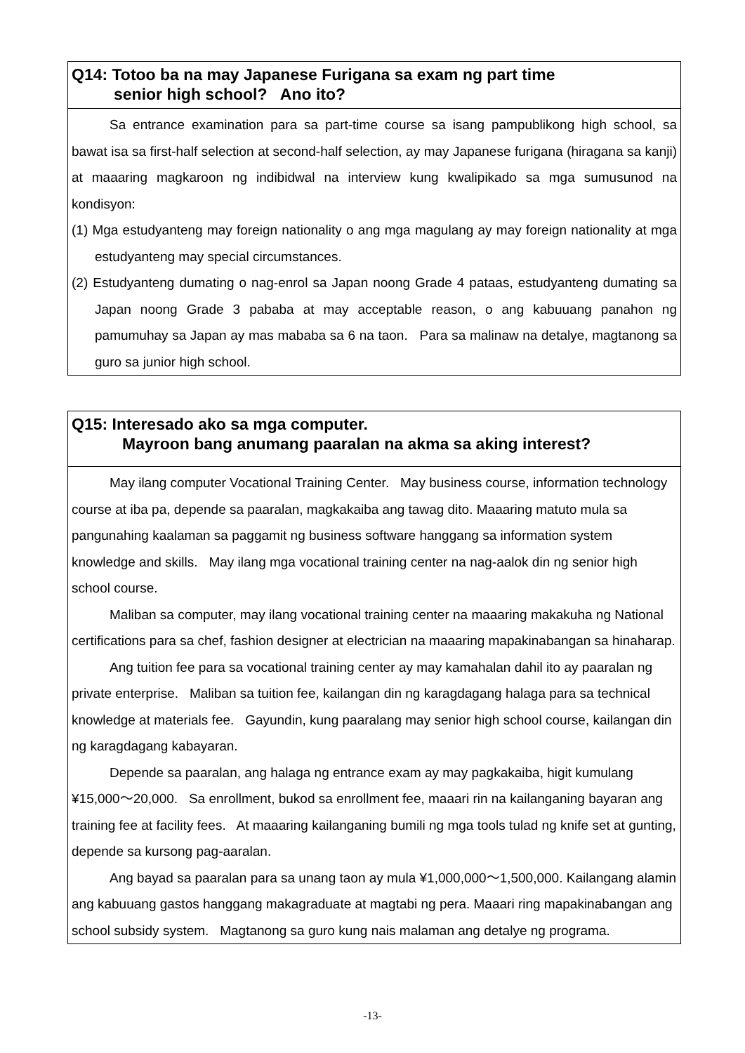Q14: Totoo ba na may Japanese Furigana sa exam ng part time
senior high school? Ano ito?
Sa entrance examination para sa part-time course sa isang pampublikong high school, sa bawat isa sa first-half selection at second-half selection, ay may Japanese furigana (hiragana sa kanji) at maaaring magkaroon ng indibidwal na interview kung kwalipikado sa mga sumusunod na kondisyon:
(1) Mga estudyanteng may foreign nationality o ang mga magulang ay may foreign nationality at mga estudyanteng may special circumstances.
(2) Estudyanteng dumating o nag-enrol sa Japan noong Grade 4 pataas, estudyanteng dumating sa Japan noong Grade 3 pababa at may acceptable reason, o ang kabuuang panahon ng pamumuhay sa Japan ay mas mababa sa 6 na taon. Para sa malinaw na detalye, magtanong sa guro sa junior high school.
Q15: Interesado ako sa mga computer.
Mayroon bang anumang paaralan na akma sa aking interest?
May ilang computer Vocational Training Center. May business course, information technology course at iba pa, depende sa paaralan, magkakaiba ang tawag dito. Maaaring matuto mula sa pangunahing kaalaman sa paggamit ng business software hanggang sa information system knowledge and skills. May ilang mga vocational training center na nag-aalok din ng senior high school course.
Maliban sa computer, may ilang vocational training center na maaaring makakuha ng National certifications para sa chef, fashion designer at electrician na maaaring mapakinabangan sa hinaharap.
Ang tuition fee para sa vocational training center ay may kamahalan dahil ito ay paaralan ng private enterprise. Maliban sa tuition fee, kailangan din ng karagdagang halaga para sa technical knowledge at materials fee. Gayundin, kung paaralang may senior high school course, kailangan din ng karagdagang kabayaran.
Depende sa paaralan, ang halaga ng entrance exam ay may pagkakaiba, higit kumulang ¥15,000～20,000. Sa enrollment, bukod sa enrollment fee, maaari rin na kailanganing bayaran ang training fee at facility fees. At maaaring kailanganing bumili ng mga tools tulad ng knife set at gunting, depende sa kursong pag-aaralan.
Ang bayad sa paaralan para sa unang taon ay mula ¥1,000,000～1,500,000. Kailangang alamin ang kabuuang gastos hanggang makagraduate at magtabi ng pera. Maaari ring mapakinabangan ang school subsidy system. Magtanong sa guro kung nais malaman ang detalye ng programa.
-13-